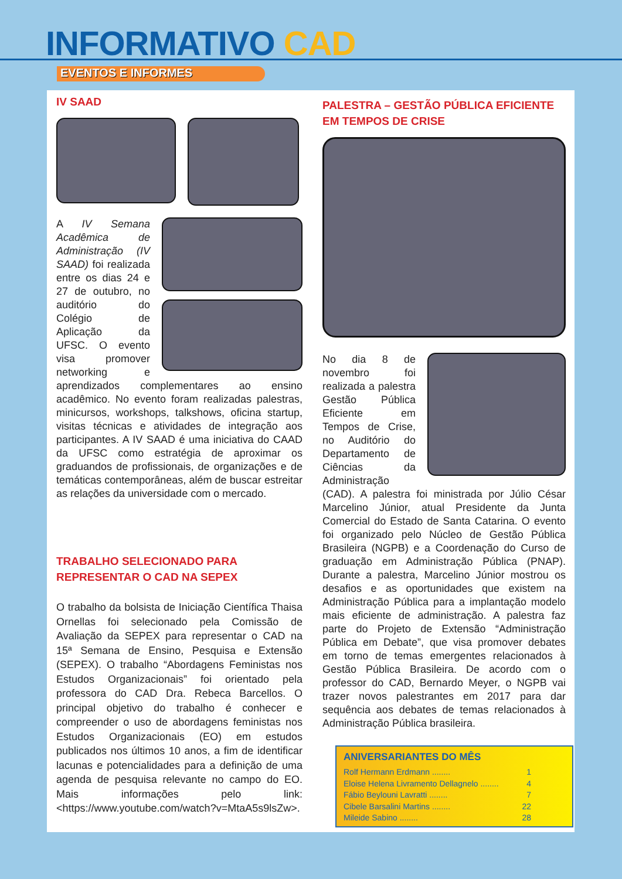INFORMATIVO CAD
EVENTOS E INFORMES
IV SAAD
A IV Semana Acadêmica de Administração (IV SAAD) foi realizada entre os dias 24 e 27 de outubro, no auditório do Colégio de Aplicação da UFSC. O evento visa promover networking e aprendizados complementares ao ensino acadêmico. No evento foram realizadas palestras, minicursos, workshops, talkshows, oficina startup, visitas técnicas e atividades de integração aos participantes. A IV SAAD é uma iniciativa do CAAD da UFSC como estratégia de aproximar os graduandos de profissionais, de organizações e de temáticas contemporâneas, além de buscar estreitar as relações da universidade com o mercado.
TRABALHO SELECIONADO PARA REPRESENTAR O CAD NA SEPEX
O trabalho da bolsista de Iniciação Científica Thaisa Ornellas foi selecionado pela Comissão de Avaliação da SEPEX para representar o CAD na 15ª Semana de Ensino, Pesquisa e Extensão (SEPEX). O trabalho “Abordagens Feministas nos Estudos Organizacionais” foi orientado pela professora do CAD Dra. Rebeca Barcellos. O principal objetivo do trabalho é conhecer e compreender o uso de abordagens feministas nos Estudos Organizacionais (EO) em estudos publicados nos últimos 10 anos, a fim de identificar lacunas e potencialidades para a definição de uma agenda de pesquisa relevante no campo do EO. Mais informações pelo link: <https://www.youtube.com/watch?v=MtaA5s9lsZw>.
PALESTRA – GESTÃO PÚBLICA EFICIENTE EM TEMPOS DE CRISE
No dia 8 de novembro foi realizada a palestra Gestão Pública Eficiente em Tempos de Crise, no Auditório do Departamento de Ciências da Administração (CAD). A palestra foi ministrada por Júlio César Marcelino Júnior, atual Presidente da Junta Comercial do Estado de Santa Catarina. O evento foi organizado pelo Núcleo de Gestão Pública Brasileira (NGPB) e a Coordenação do Curso de graduação em Administração Pública (PNAP). Durante a palestra, Marcelino Júnior mostrou os desafios e as oportunidades que existem na Administração Pública para a implantação modelo mais eficiente de administração. A palestra faz parte do Projeto de Extensão “Administração Pública em Debate”, que visa promover debates em torno de temas emergentes relacionados à Gestão Pública Brasileira. De acordo com o professor do CAD, Bernardo Meyer, o NGPB vai trazer novos palestrantes em 2017 para dar sequência aos debates de temas relacionados à Administração Pública brasileira.
ANIVERSARIANTES DO MÊS
Rolf Hermann Erdmann ........ 1
Eloise Helena Livramento Dellagnelo ........ 4
Fábio Beylouni Lavratti ........ 7
Cibele Barsalini Martins ........ 22
Mileide Sabino ........ 28